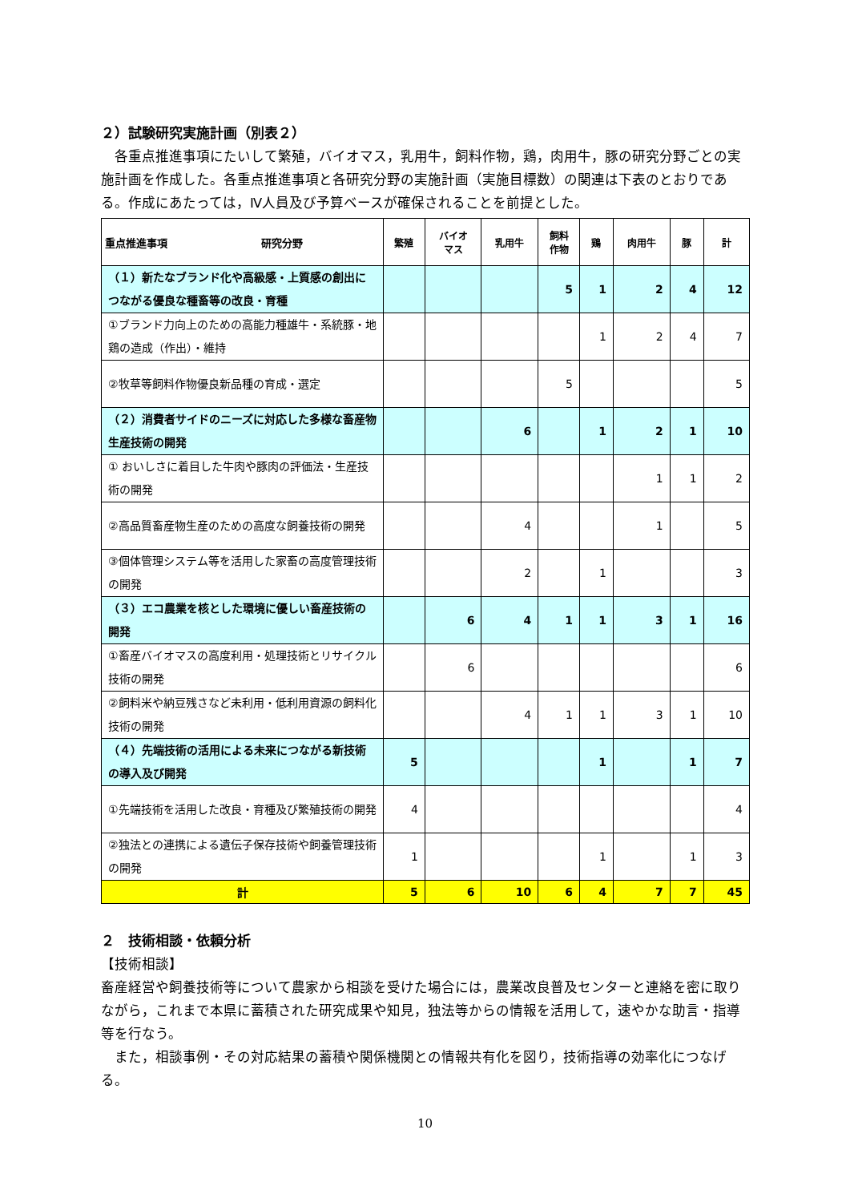２）試験研究実施計画（別表２）
　各重点推進事項にたいして繁殖，バイオマス，乳用牛，飼料作物，鶏，肉用牛，豚の研究分野ごとの実施計画を作成した。各重点推進事項と各研究分野の実施計画（実施目標数）の関連は下表のとおりである。作成にあたっては，Ⅳ人員及び予算ベースが確保されることを前提とした。
| 重点推進事項 研究分野 | 繁殖 | バイオ マス | 乳用牛 | 飼料 作物 | 鶏 | 肉用牛 | 豚 | 計 |
| --- | --- | --- | --- | --- | --- | --- | --- | --- |
| （１）新たなブランド化や高級感・上質感の創出につながる優良な種畜等の改良・育種 | | | | 5 | 1 | 2 | 4 | 12 |
| ①ブランド力向上のための高能力種雄牛・系統豚・地鶏の造成（作出）・維持 | | | | | 1 | 2 | 4 | 7 |
| ②牧草等飼料作物優良新品種の育成・選定 | | | | 5 | | | | 5 |
| （２）消費者サイドのニーズに対応した多様な畜産物生産技術の開発 | | | 6 | | 1 | 2 | 1 | 10 |
| ① おいしさに着目した牛肉や豚肉の評価法・生産技術の開発 | | | | | | 1 | 1 | 2 |
| ②高品質畜産物生産のための高度な飼養技術の開発 | | | 4 | | | 1 | | 5 |
| ③個体管理システム等を活用した家畜の高度管理技術の開発 | | | 2 | | 1 | | | 3 |
| （３）エコ農業を核とした環境に優しい畜産技術の開発 | | 6 | 4 | 1 | 1 | 3 | 1 | 16 |
| ①畜産バイオマスの高度利用・処理技術とリサイクル技術の開発 | | 6 | | | | | | 6 |
| ②飼料米や納豆残さなど未利用・低利用資源の飼料化技術の開発 | | | 4 | 1 | 1 | 3 | 1 | 10 |
| （４）先端技術の活用による未来につながる新技術の導入及び開発 | 5 | | | | 1 | | 1 | 7 |
| ①先端技術を活用した改良・育種及び繁殖技術の開発 | 4 | | | | | | | 4 |
| ②独法との連携による遺伝子保存技術や飼養管理技術の開発 | 1 | | | | 1 | | 1 | 3 |
| 計 | 5 | 6 | 10 | 6 | 4 | 7 | 7 | 45 |
２　技術相談・依頼分析
【技術相談】
畜産経営や飼養技術等について農家から相談を受けた場合には，農業改良普及センターと連絡を密に取りながら，これまで本県に蓄積された研究成果や知見，独法等からの情報を活用して，速やかな助言・指導等を行なう。
　また，相談事例・その対応結果の蓄積や関係機関との情報共有化を図り，技術指導の効率化につなげる。
10